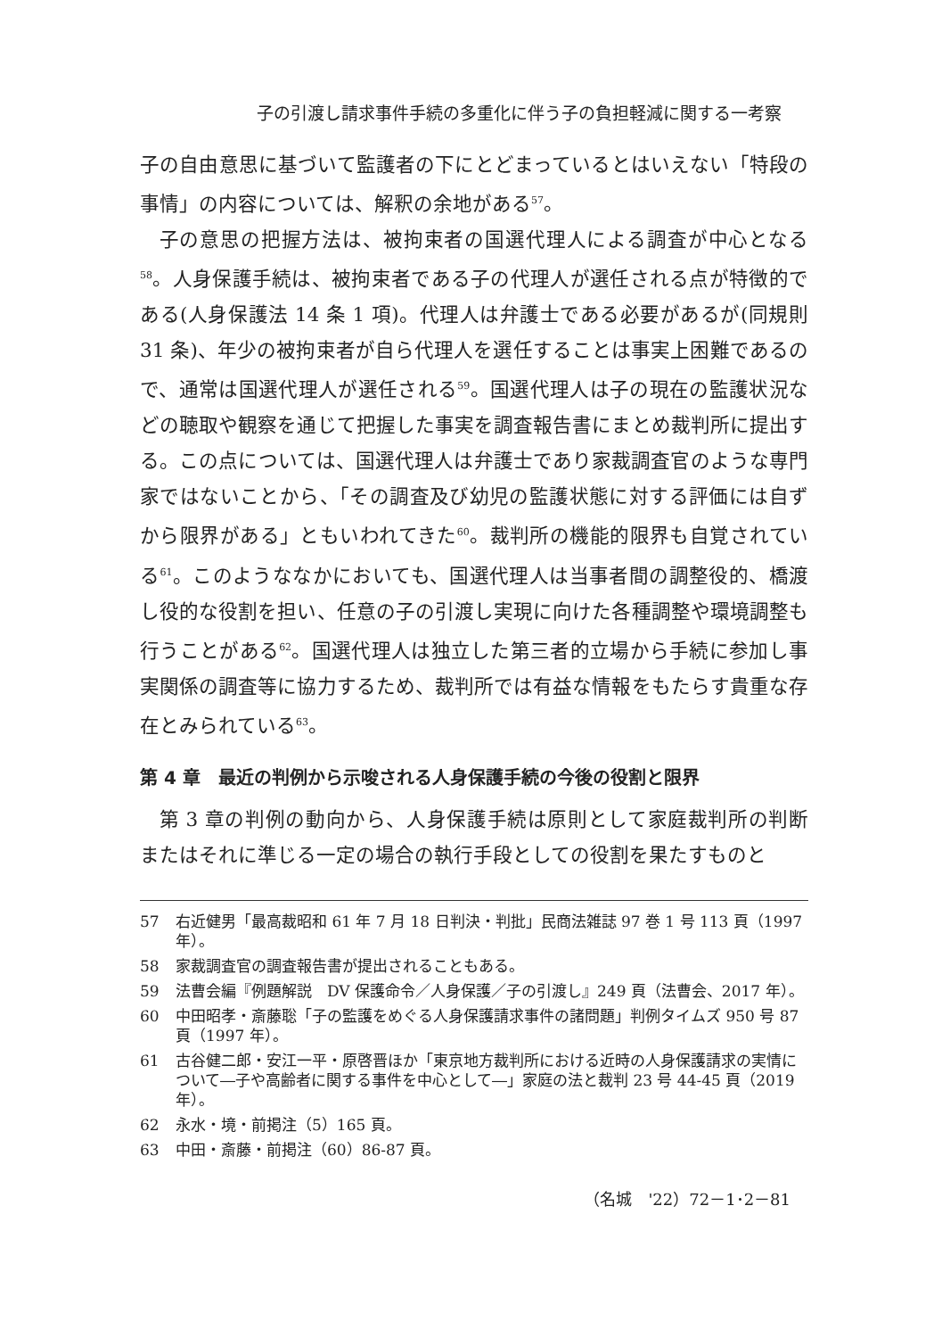子の引渡し請求事件手続の多重化に伴う子の負担軽減に関する一考察
子の自由意思に基づいて監護者の下にとどまっているとはいえない「特段の事情」の内容については、解釈の余地がある<sup>57</sup>。
子の意思の把握方法は、被拘束者の国選代理人による調査が中心となる<sup>58</sup>。人身保護手続は、被拘束者である子の代理人が選任される点が特徴的である(人身保護法 14 条 1 項)。代理人は弁護士である必要があるが(同規則 31 条)、年少の被拘束者が自ら代理人を選任することは事実上困難であるので、通常は国選代理人が選任される<sup>59</sup>。国選代理人は子の現在の監護状況などの聴取や観察を通じて把握した事実を調査報告書にまとめ裁判所に提出する。この点については、国選代理人は弁護士であり家裁調査官のような専門家ではないことから、「その調査及び幼児の監護状態に対する評価には自ずから限界がある」ともいわれてきた<sup>60</sup>。裁判所の機能的限界も自覚されている<sup>61</sup>。このようななかにおいても、国選代理人は当事者間の調整役的、橋渡し役的な役割を担い、任意の子の引渡し実現に向けた各種調整や環境調整も行うことがある<sup>62</sup>。国選代理人は独立した第三者的立場から手続に参加し事実関係の調査等に協力するため、裁判所では有益な情報をもたらす貴重な存在とみられている<sup>63</sup>。
第 4 章　最近の判例から示唆される人身保護手続の今後の役割と限界
第 3 章の判例の動向から、人身保護手続は原則として家庭裁判所の判断またはそれに準じる一定の場合の執行手段としての役割を果たすものと
57 右近健男「最高裁昭和 61 年 7 月 18 日判決・判批」民商法雑誌 97 巻 1 号 113 頁（1997 年）。
58 家裁調査官の調査報告書が提出されることもある。
59 法曹会編『例題解説　DV 保護命令／人身保護／子の引渡し』249 頁（法曹会、2017 年）。
60 中田昭孝・斎藤聡「子の監護をめぐる人身保護請求事件の諸問題」判例タイムズ 950 号 87 頁（1997 年）。
61 古谷健二郎・安江一平・原啓晋ほか「東京地方裁判所における近時の人身保護請求の実情について―子や高齢者に関する事件を中心として―」家庭の法と裁判 23 号 44-45 頁（2019 年）。
62 永水・境・前掲注（5）165 頁。
63 中田・斎藤・前掲注（60）86-87 頁。
（名城　'22）72－1･2－81